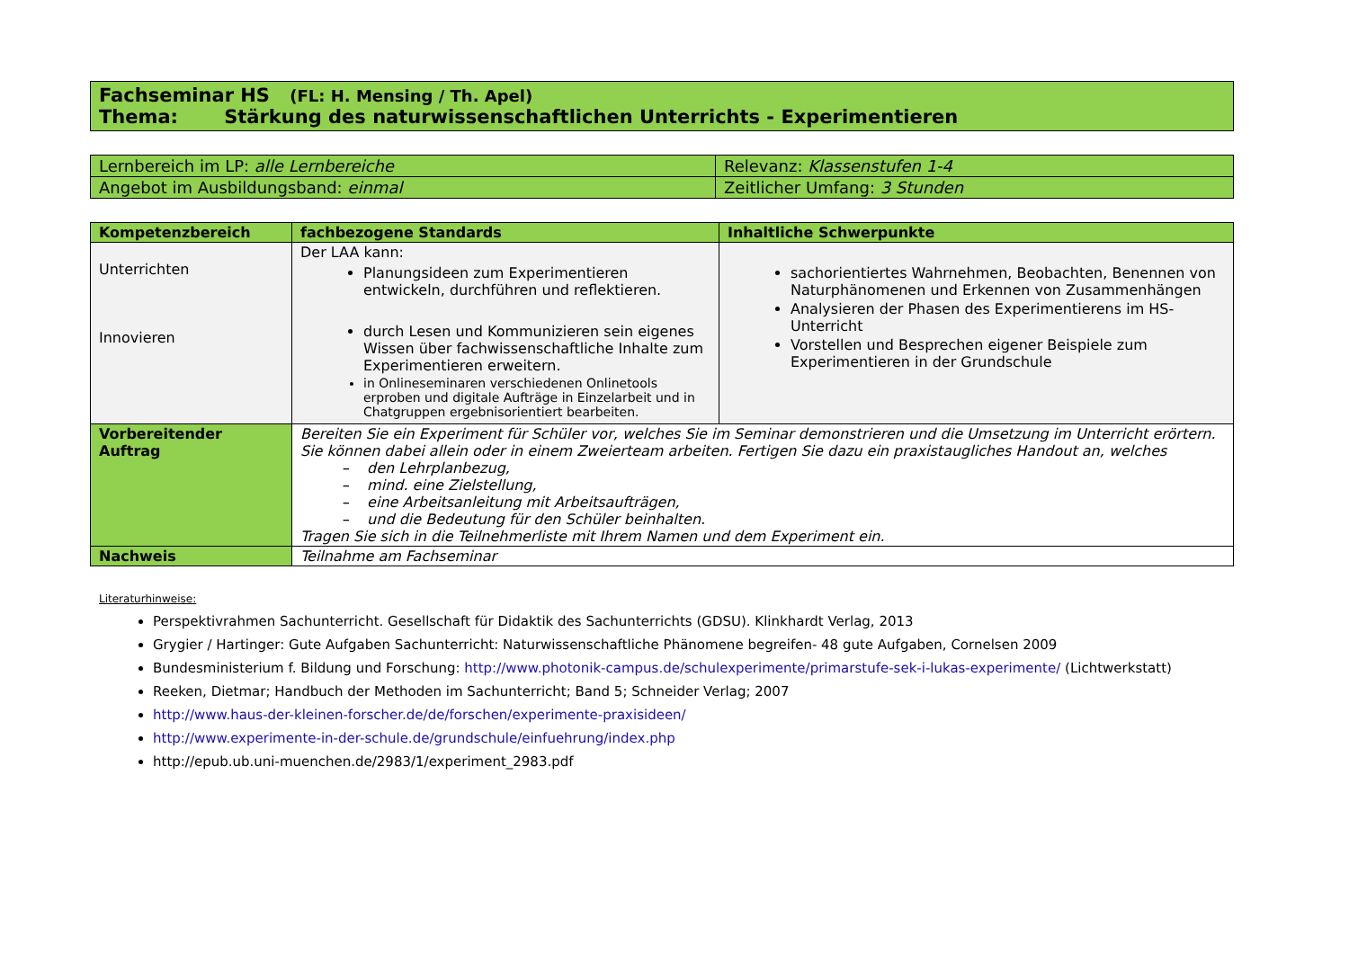Fachseminar HS (FL: H. Mensing / Th. Apel)
Thema: Stärkung des naturwissenschaftlichen Unterrichts - Experimentieren
| Lernbereich im LP: alle Lernbereiche | Relevanz: Klassenstufen 1-4 |
| Angebot im Ausbildungsband: einmal | Zeitlicher Umfang: 3 Stunden |
| Kompetenzbereich | fachbezogene Standards | Inhaltliche Schwerpunkte |
| --- | --- | --- |
| Unterrichten Innovieren | Der LAA kann: Planungsideen zum Experimentieren entwickeln, durchführen und reflektieren. durch Lesen und Kommunizieren sein eigenes Wissen über fachwissenschaftliche Inhalte zum Experimentieren erweitern. in Onlineseminaren verschiedenen Onlinetools erproben und digitale Aufträge in Einzelarbeit und in Chatgruppen ergebnisorientiert bearbeiten. | sachorientiertes Wahrnehmen, Beobachten, Benennen von Naturphänomenen und Erkennen von Zusammenhängen Analysieren der Phasen des Experimentierens im HS-Unterricht Vorstellen und Besprechen eigener Beispiele zum Experimentieren in der Grundschule |
| Vorbereitender Auftrag | Bereiten Sie ein Experiment für Schüler vor, welches Sie im Seminar demonstrieren und die Umsetzung im Unterricht erörtern. Sie können dabei allein oder in einem Zweierteam arbeiten. Fertigen Sie dazu ein praxistaugliches Handout an, welches – den Lehrplanbezug, – mind. eine Zielstellung, – eine Arbeitsanleitung mit Arbeitsaufträgen, – und die Bedeutung für den Schüler beinhalten. Tragen Sie sich in die Teilnehmerliste mit Ihrem Namen und dem Experiment ein. | |
| Nachweis | Teilnahme am Fachseminar | |
Literaturhinweise:
Perspektivrahmen Sachunterricht. Gesellschaft für Didaktik des Sachunterrichts (GDSU). Klinkhardt Verlag, 2013
Grygier / Hartinger: Gute Aufgaben Sachunterricht: Naturwissenschaftliche Phänomene begreifen- 48 gute Aufgaben, Cornelsen 2009
Bundesministerium f. Bildung und Forschung: http://www.photonik-campus.de/schulexperimente/primarstufe-sek-i-lukas-experimente/ (Lichtwerkstatt)
Reeken, Dietmar; Handbuch der Methoden im Sachunterricht; Band 5; Schneider Verlag; 2007
http://www.haus-der-kleinen-forscher.de/de/forschen/experimente-praxisideen/
http://www.experimente-in-der-schule.de/grundschule/einfuehrung/index.php
http://epub.ub.uni-muenchen.de/2983/1/experiment_2983.pdf